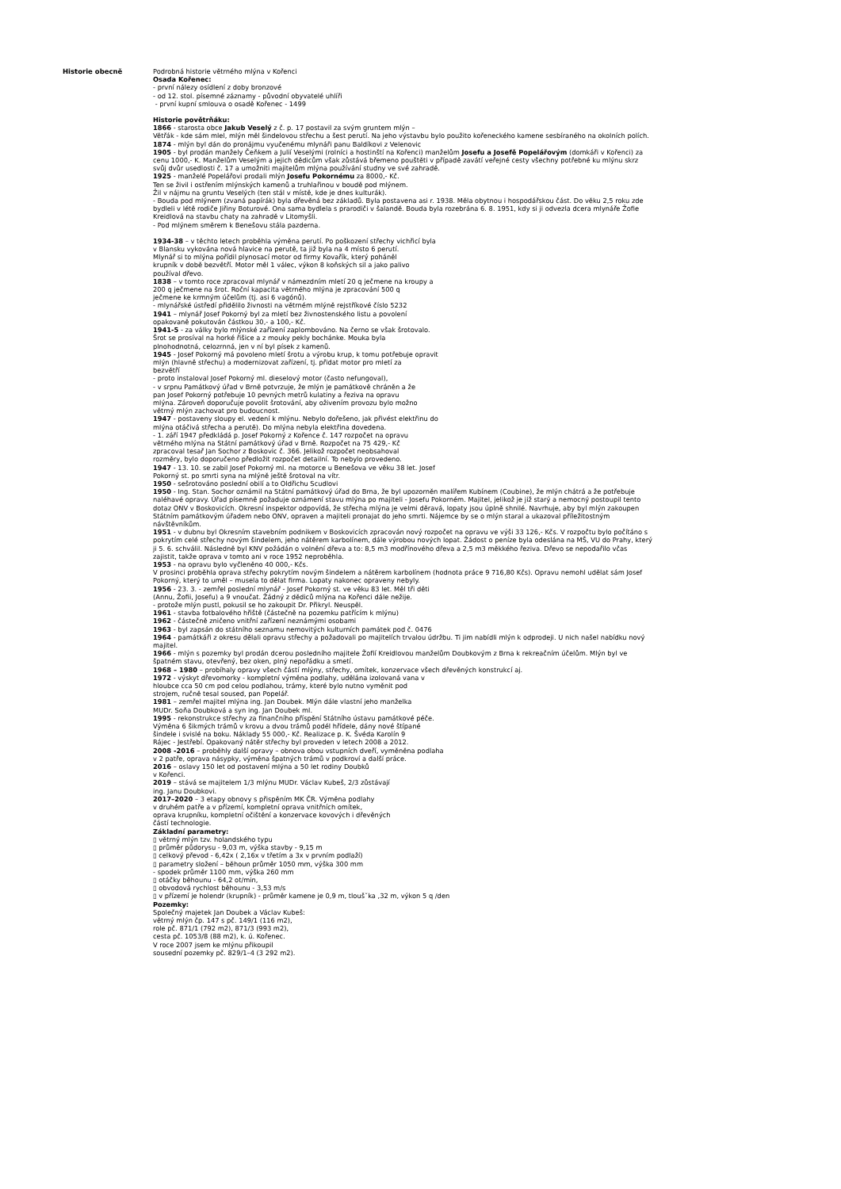Historie obecně Podrobná historie větrného mlýna v Kořenci
Osada Kořenec:
- první nálezy osídlení z doby bronzové
- od 12. stol. písemné záznamy - původní obyvatelé uhlíři
- první kupní smlouva o osadě Kořenec - 1499
Historie povětrňáku:
1866 - starosta obce Jakub Veselý z č. p. 17 postavil za svým gruntem mlýn –
Větřák - kde sám mlel, mlýn měl šindelovou střechu a šest perutí. Na jeho výstavbu bylo použito kořeneckého kamene sesbíraného na okolních polích.
1874 - mlýn byl dán do pronájmu vyučenému mlynáři panu Baldíkovi z Velenovic
1905 - byl prodán manžely Čeňkem a Julií Veselými (rolníci a hostinští na Kořenci) manželům Josefu a Josefě Popelářovým (domkáři v Kořenci) za cenu 1000,- K. Manželům Veselým a jejich dědicům však zůstává břemeno pouštěti v případě zavátí veřejné cesty všechny potřebné ku mlýnu skrz svůj dvůr usedlosti č. 17 a umožniti majitelům mlýna používání studny ve své zahradě.
1925 - manželé Popelářovi prodali mlýn Josefu Pokornému za 8000,- Kč.
Ten se živil i ostřením mlýnských kamenů a truhlařinou v boudě pod mlýnem.
Žil v nájmu na gruntu Veselých (ten stál v místě, kde je dnes kulturák).
- Bouda pod mlýnem (zvaná papírák) byla dřevěná bez základů. Byla postavena asi r. 1938. Měla obytnou i hospodářskou část. Do věku 2,5 roku zde bydleli v létě rodiče Jiřiny Boturové. Ona sama bydlela s prarodiči v šalandě. Bouda byla rozebrána 6. 8. 1951, kdy si ji odvezla dcera mlynáře Žofie Kreidlová na stavbu chaty na zahradě v Litomyšli.
- Pod mlýnem směrem k Benešovu stála pazderna.
1934-38 – v těchto letech proběhla výměna perutí. Po poškození střechy vichřicí byla
v Blansku vykována nová hlavice na perutě, ta již byla na 4 místo 6 perutí.
Mlynář si to mlýna pořídil plynosací motor od firmy Kovařík, který poháněl
krupník v době bezvětří. Motor měl 1 válec, výkon 8 koňských sil a jako palivo
používal dřevo.
1838 – v tomto roce zpracoval mlynář v námezdním mletí 20 q ječmene na kroupy a
200 q ječmene na šrot. Roční kapacita větrného mlýna je zpracování 500 q
ječmene ke krmným účelům (tj. asi 6 vagónů).
- mlynářské ústředí přidělilo živnosti na větrném mlýně rejstříkové číslo 5232
1941 – mlynář Josef Pokorný byl za mletí bez živnostenského listu a povolení
opakovaně pokutován částkou 30,- a 100,- Kč.
1941-5 - za války bylo mlýnské zařízení zaplombováno. Na černo se však šrotovalo.
Šrot se prosíval na horké řišice a z mouky pekly bochánke. Mouka byla
plnohodnotná, celozrnná, jen v ní byl písek z kamenů.
1945 - Josef Pokorný má povoleno mletí šrotu a výrobu krup, k tomu potřebuje opravit
mlýn (hlavně střechu) a modernizovat zařízení, tj. přidat motor pro mletí za
bezvětří
- proto instaloval Josef Pokorný ml. dieselový motor (často nefungoval),
- v srpnu Památkový úřad v Brně potvrzuje, že mlýn je památkově chráněn a že
pan Josef Pokorný potřebuje 10 pevných metrů kulatiny a řeziva na opravu
mlýna. Zároveň doporučuje povolit šrotování, aby oživením provozu bylo možno
větrný mlýn zachovat pro budoucnost.
1947 - postaveny sloupy el. vedení k mlýnu. Nebylo dořešeno, jak přivést elektřinu do
mlýna otáčivá střecha a perutě). Do mlýna nebyla elektřina dovedena.
- 1. září 1947 předkládá p. Josef Pokorný z Kořence č. 147 rozpočet na opravu
větrného mlýna na Státní památkový úřad v Brně. Rozpočet na 75 429,- Kč
zpracoval tesař Jan Sochor z Boskovic č. 366. Jelikož rozpočet neobsahoval
rozměry, bylo doporučeno předložit rozpočet detailní. To nebylo provedeno.
1947 - 13. 10. se zabil Josef Pokorný ml. na motorce u Benešova ve věku 38 let. Josef
Pokorný st. po smrti syna na mlýně ještě šrotoval na vítr.
1950 - sešrotováno poslední obilí a to Oldřichu Scudlovi
1950 - Ing. Stan. Sochor oznámil na Státní památkový úřad do Brna, že byl upozorněn malířem Kubínem (Coubine), že mlýn chátrá a že potřebuje naléhavé opravy. Úřad písemně požaduje oznámení stavu mlýna po majiteli - Josefu Pokorném. Majitel, jelikož je již starý a nemocný postoupil tento dotaz ONV v Boskovicích. Okresní inspektor odpovídá, že střecha mlýna je velmi děravá, lopaty jsou úplně shnilé. Navrhuje, aby byl mlýn zakoupen Státním památkovým úřadem nebo ONV, opraven a majiteli pronajat do jeho smrti. Nájemce by se o mlýn staral a ukazoval příležitostným návštěvníkům.
1951 - v dubnu byl Okresním stavebním podnikem v Boskovicích zpracován nový rozpočet na opravu ve výši 33 126,- Kčs. V rozpočtu bylo počítáno s pokrytím celé střechy novým šindelem, jeho nátěrem karbolínem, dále výrobou nových lopat. Žádost o peníze byla odeslána na MŠ, VU do Prahy, který ji 5. 6. schválil. Následně byl KNV požádán o volnění dřeva a to: 8,5 m3 modřínového dřeva a 2,5 m3 měkkého řeziva. Dřevo se nepodařilo včas zajistit, takže oprava v tomto ani v roce 1952 neproběhla.
1953 - na opravu bylo vyčleněno 40 000,- Kčs.
V prosinci proběhla oprava střechy pokrytím novým šindelem a nátěrem karbolínem (hodnota práce 9 716,80 Kčs). Opravu nemohl udělat sám Josef Pokorný, který to uměl – musela to dělat firma. Lopaty nakonec opraveny nebyly.
1956 - 23. 3. - zemřel poslední mlynář - Josef Pokorný st. ve věku 83 let. Měl tři děti
(Annu, Žofii, Josefu) a 9 vnoučat. Žádný z dědiců mlýna na Kořenci dále nežije.
- protože mlýn pustl, pokusil se ho zakoupit Dr. Přikryl. Neuspěl.
1961 - stavba fotbalového hřiště (částečně na pozemku patřícím k mlýnu)
1962 - částečně zničeno vnitřní zařízení neznámými osobami
1963 - byl zapsán do státního seznamu nemovitých kulturních památek pod č. 0476
1964 - památkáři z okresu dělali opravu střechy a požadovali po majitelích trvalou údržbu. Ti jim nabídli mlýn k odprodeji. U nich našel nabídku nový majitel.
1966 - mlýn s pozemky byl prodán dcerou posledního majitele Žofií Kreidlovou manželům Doubkovým z Brna k rekreačním účelům. Mlýn byl ve špatném stavu, otevřený, bez oken, plný nepořádku a smetí.
1968 – 1980 – probíhaly opravy všech částí mlýny, střechy, omítek, konzervace všech dřevěných konstrukcí aj.
1972 - výskyt dřevomorky - kompletní výměna podlahy, udělána izolovaná vana v
hloubce cca 50 cm pod celou podlahou, trámy, které bylo nutno vyměnit pod
strojem, ručně tesal soused, pan Popelář.
1981 – zemřel majitel mlýna ing. Jan Doubek. Mlýn dále vlastní jeho manželka
MUDr. Soňa Doubková a syn ing. Jan Doubek ml.
1995 - rekonstrukce střechy za finančního příspění Státního ústavu památkové péče.
Výměna 6 šikmých trámů v krovu a dvou trámů podél hřídele, dány nové štípané
šindele i svislé na boku. Náklady 55 000,- Kč. Realizace p. K. Švéda Karolín 9
Rájec - Jestřebí. Opakovaný nátěr střechy byl proveden v letech 2008 a 2012.
2008 -2016 – proběhly další opravy – obnova obou vstupních dveří, vyměněna podlaha
v 2 patře, oprava násypky, výměna špatných trámů v podkroví a další práce.
2016 – oslavy 150 let od postavení mlýna a 50 let rodiny Doubků
v Kořenci.
2019 – stává se majitelem 1/3 mlýnu MUDr. Václav Kubeš, 2/3 zůstávají
ing. Janu Doubkovi.
2017–2020 – 3 etapy obnovy s přispěním MK ČR. Výměna podlahy
v druhém patře a v přízemí, kompletní oprava vnitřních omítek,
oprava krupníku, kompletní očištění a konzervace kovových i dřevěných
částí technologie.
Základní parametry:
▯ větrný mlýn tzv. holandského typu
▯ průměr půdorysu - 9,03 m, výška stavby - 9,15 m
▯ celkový převod - 6,42x ( 2,16x v třetím a 3x v prvním podlaží)
▯ parametry složení – běhoun průměr 1050 mm, výška 300 mm
- spodek průměr 1100 mm, výška 260 mm
▯ otáčky běhounu - 64,2 ot/min,
▯ obvodová rychlost běhounu - 3,53 m/s
▯ v přízemí je holendr (krupník) - průměr kamene je 0,9 m, tlouš˘ka ,32 m, výkon 5 q /den
Pozemky:
Společný majetek Jan Doubek a Václav Kubeš:
větrný mlýn čp. 147 s pč. 149/1 (116 m2),
role pč. 871/1 (792 m2), 871/3 (993 m2),
cesta pč. 1053/8 (88 m2), k. ú. Kořenec.
V roce 2007 jsem ke mlýnu přikoupil
sousední pozemky pč. 829/1–4 (3 292 m2).